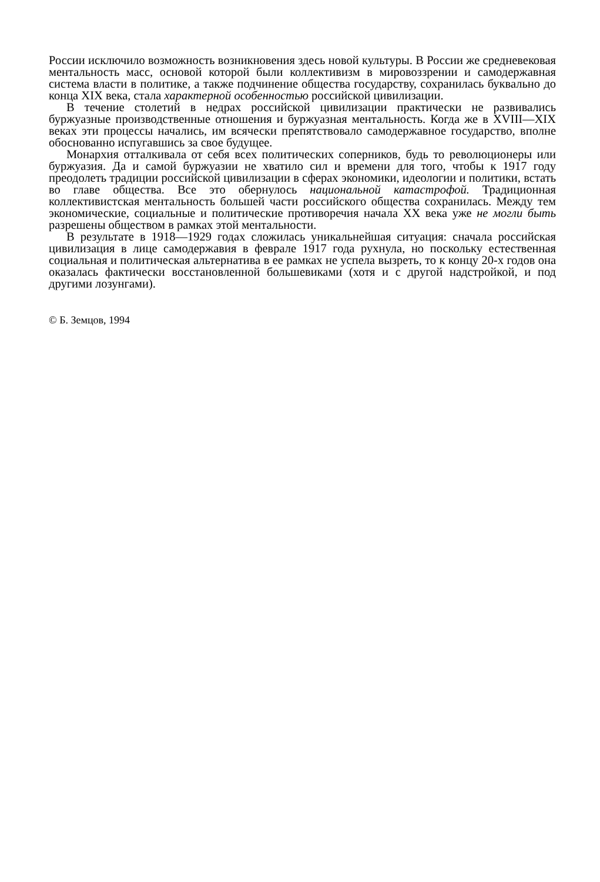России исключило возможность возникновения здесь новой культуры. В России же средневековая ментальность масс, основой которой были коллективизм в мировоззрении и самодержавная система власти в политике, а также подчинение общества государству, сохранилась буквально до конца XIX века, стала характерной особенностью российской цивилизации.
В течение столетий в недрах российской цивилизации практически не развивались буржуазные производственные отношения и буржуазная ментальность. Когда же в XVIII—XIX веках эти процессы начались, им всячески препятствовало самодержавное государство, вполне обоснованно испугавшись за свое будущее.
Монархия отталкивала от себя всех политических соперников, будь то революционеры или буржуазия. Да и самой буржуазии не хватило сил и времени для того, чтобы к 1917 году преодолеть традиции российской цивилизации в сферах экономики, идеологии и политики, встать во главе общества. Все это обернулось национальной катастрофой. Традиционная коллективистская ментальность большей части российского общества сохранилась. Между тем экономические, социальные и политические противоречия начала XX века уже не могли быть разрешены обществом в рамках этой ментальности.
В результате в 1918—1929 годах сложилась уникальнейшая ситуация: сначала российская цивилизация в лице самодержавия в феврале 1917 года рухнула, но поскольку естественная социальная и политическая альтернатива в ее рамках не успела вызреть, то к концу 20-х годов она оказалась фактически восстановленной большевиками (хотя и с другой надстройкой, и под другими лозунгами).
© Б. Земцов, 1994